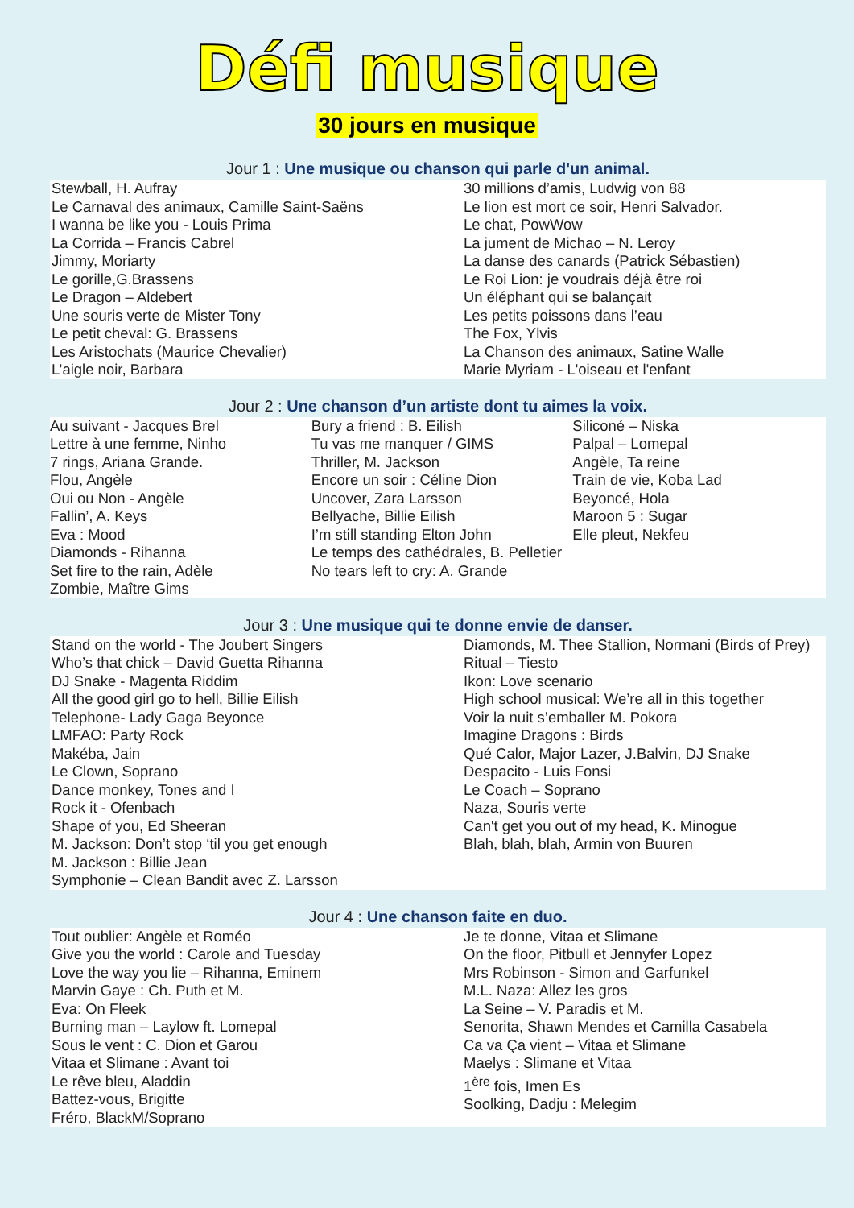Défi musique
30 jours en musique
Jour 1 : Une musique ou chanson qui parle d'un animal.
Stewball, H. Aufray
Le Carnaval des animaux, Camille Saint-Saëns
I wanna be like you - Louis Prima
La Corrida – Francis Cabrel
Jimmy, Moriarty
Le gorille,G.Brassens
Le Dragon – Aldebert
Une souris verte de Mister Tony
Le petit cheval: G. Brassens
Les Aristochats (Maurice Chevalier)
L’aigle noir, Barbara
30 millions d’amis, Ludwig von 88
Le lion est mort ce soir, Henri Salvador.
Le chat, PowWow
La jument de Michao – N. Leroy
La danse des canards (Patrick Sébastien)
Le Roi Lion: je voudrais déjà être roi
Un éléphant qui se balançait
Les petits poissons dans l’eau
The Fox, Ylvis
La Chanson des animaux, Satine Walle
Marie Myriam - L'oiseau et l'enfant
Jour 2 : Une chanson d’un artiste dont tu aimes la voix.
Au suivant - Jacques Brel
Lettre à une femme, Ninho
7 rings, Ariana Grande.
Flou, Angèle
Oui ou Non - Angèle
Fallin’, A. Keys
Eva : Mood
Diamonds - Rihanna
Set fire to the rain, Adèle
Zombie, Maître Gims
Bury a friend : B. Eilish
Tu vas me manquer / GIMS
Thriller, M. Jackson
Encore un soir : Céline Dion
Uncover, Zara Larsson
Bellyache, Billie Eilish
I’m still standing Elton John
Le temps des cathédrales, B. Pelletier
No tears left to cry: A. Grande
Siliconé – Niska
Palpal – Lomepal
Angèle, Ta reine
Train de vie, Koba Lad
Beyoncé, Hola
Maroon 5 : Sugar
Elle pleut, Nekfeu
Jour 3 : Une musique qui te donne envie de danser.
Stand on the world - The Joubert Singers
Who’s that chick – David Guetta Rihanna
DJ Snake - Magenta Riddim
All the good girl go to hell, Billie Eilish
Telephone- Lady Gaga Beyonce
LMFAO: Party Rock
Makéba, Jain
Le Clown, Soprano
Dance monkey, Tones and I
Rock it - Ofenbach
Shape of you, Ed Sheeran
M. Jackson: Don’t stop ‘til you get enough
M. Jackson : Billie Jean
Symphonie – Clean Bandit avec Z. Larsson
Diamonds, M. Thee Stallion, Normani (Birds of Prey)
Ritual – Tiesto
Ikon: Love scenario
High school musical: We’re all in this together
Voir la nuit s’emballer M. Pokora
Imagine Dragons : Birds
Qué Calor, Major Lazer, J.Balvin, DJ Snake
Despacito - Luis Fonsi
Le Coach – Soprano
Naza, Souris verte
Can't get you out of my head, K. Minogue
Blah, blah, blah, Armin von Buuren
Jour 4 : Une chanson faite en duo.
Tout oublier: Angèle et Roméo
Give you the world : Carole and Tuesday
Love the way you lie – Rihanna, Eminem
Marvin Gaye : Ch. Puth et M.
Eva: On Fleek
Burning man – Laylow ft. Lomepal
Sous le vent : C. Dion et Garou
Vitaa et Slimane : Avant toi
Le rêve bleu, Aladdin
Battez-vous, Brigitte
Fréro, BlackM/Soprano
Je te donne, Vitaa et Slimane
On the floor, Pitbull et Jennyfer Lopez
Mrs Robinson - Simon and Garfunkel
M.L. Naza: Allez les gros
La Seine – V. Paradis et M.
Senorita, Shawn Mendes et Camilla Casabela
Ca va Ça vient – Vitaa et Slimane
Maelys : Slimane et Vitaa
1<sup>ère</sup> fois, Imen Es
Soolking, Dadju : Melegim